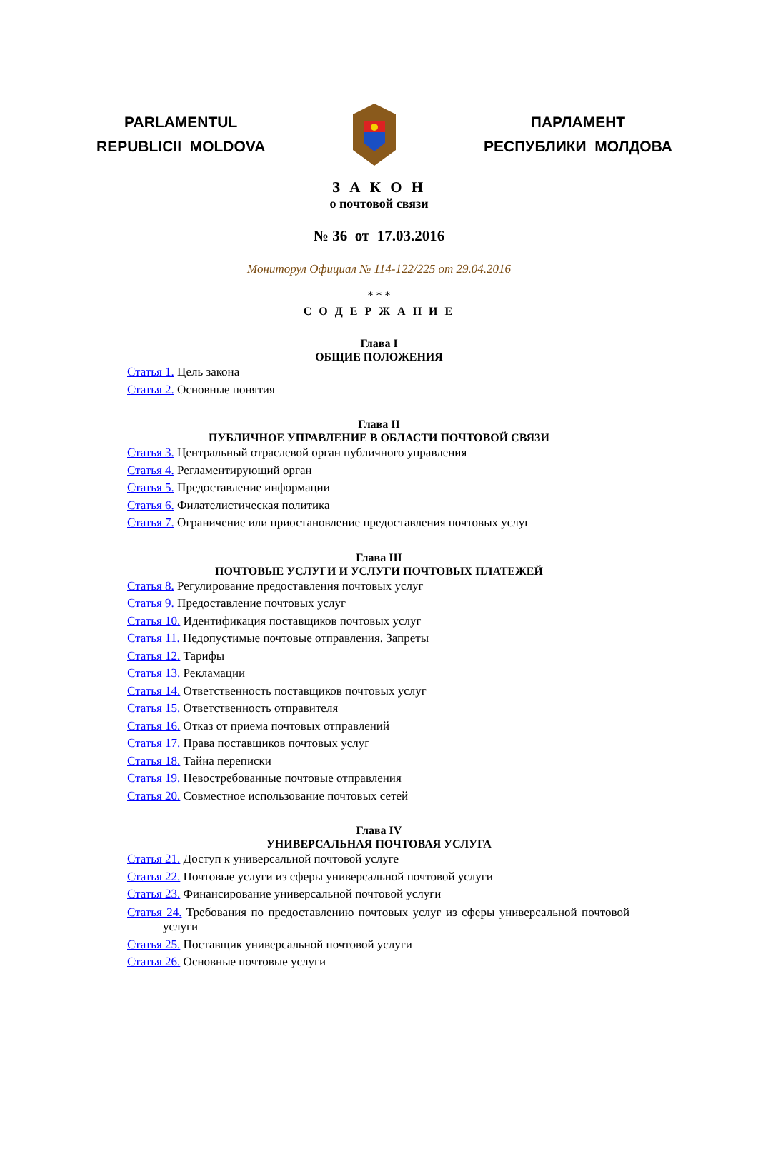PARLAMENTUL
REPUBLICII MOLDOVA
ПАРЛАМЕНТ
РЕСПУБЛИКИ МОЛДОВА
З А К О Н
о почтовой связи
№ 36 от 17.03.2016
Мониторул Официал № 114-122/225 от 29.04.2016
* * *
С О Д Е Р Ж А Н И Е
Глава I
ОБЩИЕ ПОЛОЖЕНИЯ
Статья 1. Цель закона
Статья 2. Основные понятия
Глава II
ПУБЛИЧНОЕ УПРАВЛЕНИЕ В ОБЛАСТИ ПОЧТОВОЙ СВЯЗИ
Статья 3. Центральный отраслевой орган публичного управления
Статья 4. Регламентирующий орган
Статья 5. Предоставление информации
Статья 6. Филателистическая политика
Статья 7. Ограничение или приостановление предоставления почтовых услуг
Глава III
ПОЧТОВЫЕ УСЛУГИ И УСЛУГИ ПОЧТОВЫХ ПЛАТЕЖЕЙ
Статья 8. Регулирование предоставления почтовых услуг
Статья 9. Предоставление почтовых услуг
Статья 10. Идентификация поставщиков почтовых услуг
Статья 11. Недопустимые почтовые отправления. Запреты
Статья 12. Тарифы
Статья 13. Рекламации
Статья 14. Ответственность поставщиков почтовых услуг
Статья 15. Ответственность отправителя
Статья 16. Отказ от приема почтовых отправлений
Статья 17. Права поставщиков почтовых услуг
Статья 18. Тайна переписки
Статья 19. Невостребованные почтовые отправления
Статья 20. Совместное использование почтовых сетей
Глава IV
УНИВЕРСАЛЬНАЯ ПОЧТОВАЯ УСЛУГА
Статья 21. Доступ к универсальной почтовой услуге
Статья 22. Почтовые услуги из сферы универсальной почтовой услуги
Статья 23. Финансирование универсальной почтовой услуги
Статья 24. Требования по предоставлению почтовых услуг из сферы универсальной почтовой услуги
Статья 25. Поставщик универсальной почтовой услуги
Статья 26. Основные почтовые услуги